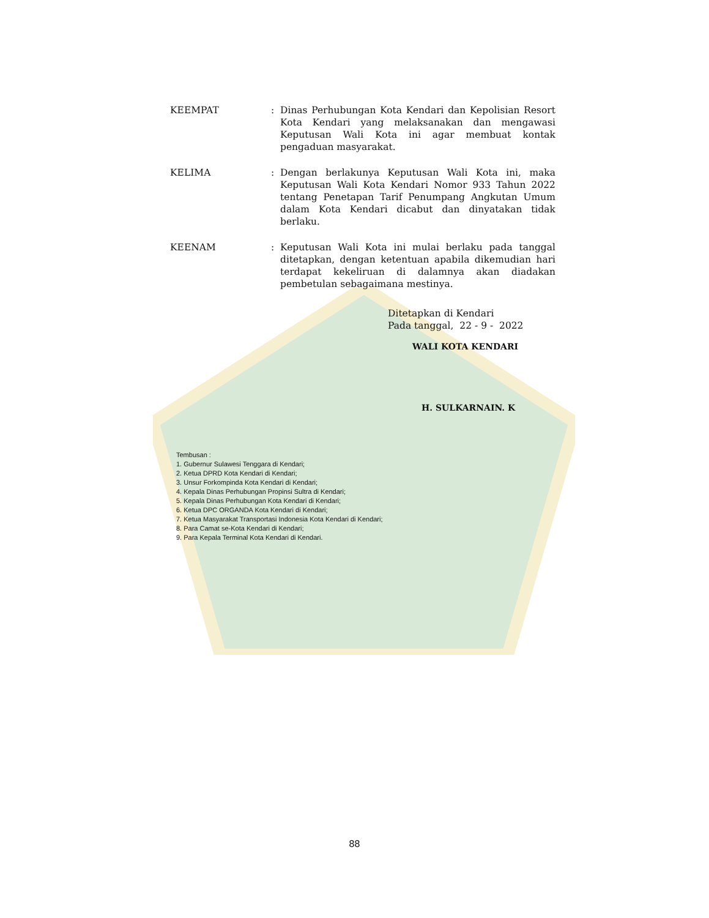KEEMPAT : Dinas Perhubungan Kota Kendari dan Kepolisian Resort Kota Kendari yang melaksanakan dan mengawasi Keputusan Wali Kota ini agar membuat kontak pengaduan masyarakat.
KELIMA : Dengan berlakunya Keputusan Wali Kota ini, maka Keputusan Wali Kota Kendari Nomor 933 Tahun 2022 tentang Penetapan Tarif Penumpang Angkutan Umum dalam Kota Kendari dicabut dan dinyatakan tidak berlaku.
KEENAM : Keputusan Wali Kota ini mulai berlaku pada tanggal ditetapkan, dengan ketentuan apabila dikemudian hari terdapat kekeliruan di dalamnya akan diadakan pembetulan sebagaimana mestinya.
Ditetapkan di Kendari
Pada tanggal, 22 - 9 - 2022
WALI KOTA KENDARI
H. SULKARNAIN. K
Tembusan :
1. Gubernur Sulawesi Tenggara di Kendari;
2. Ketua DPRD Kota Kendari di Kendari;
3. Unsur Forkompinda Kota Kendari di Kendari;
4. Kepala Dinas Perhubungan Propinsi Sultra di Kendari;
5. Kepala Dinas Perhubungan Kota Kendari di Kendari;
6. Ketua DPC ORGANDA Kota Kendari di Kendari;
7. Ketua Masyarakat Transportasi Indonesia Kota Kendari di Kendari;
8. Para Camat se-Kota Kendari di Kendari;
9. Para Kepala Terminal Kota Kendari di Kendari.
88